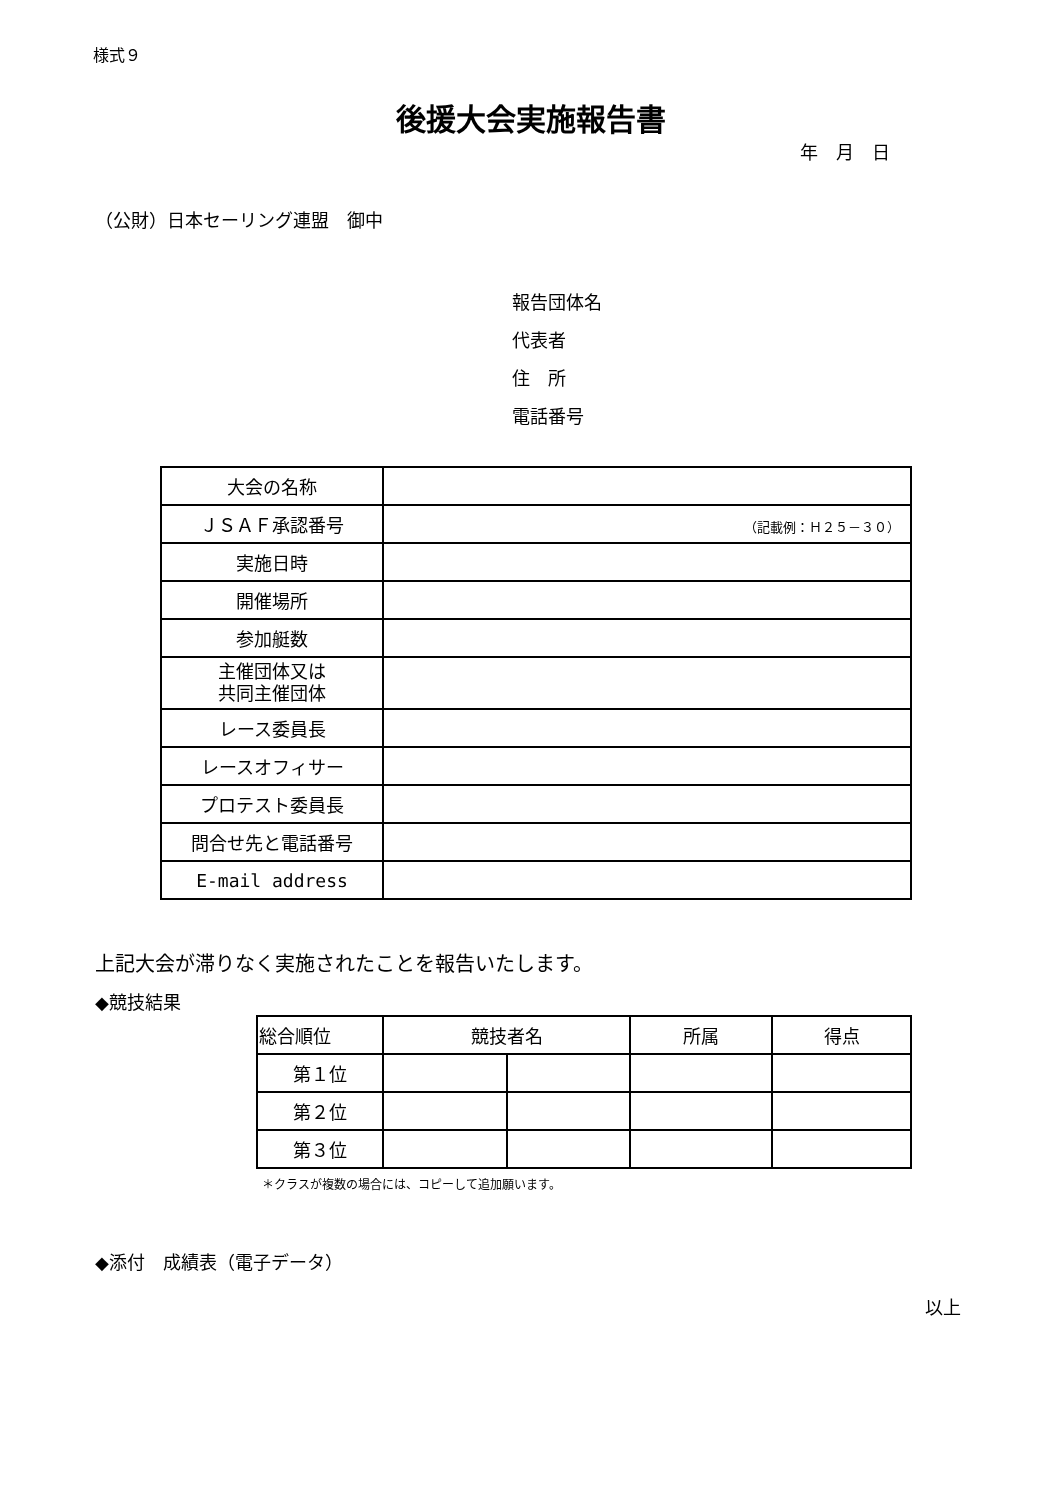様式９
後援大会実施報告書
年　月　日
（公財）日本セーリング連盟　御中
報告団体名
代表者
住　所
電話番号
| 大会の名称 | |
| ＪＳＡＦ承認番号 | （記載例：Ｈ２５－３０） |
| 実施日時 | |
| 開催場所 | |
| 参加艇数 | |
| 主催団体又は 共同主催団体 | |
| レース委員長 | |
| レースオフィサー | |
| プロテスト委員長 | |
| 問合せ先と電話番号 | |
| E-mail address | |
上記大会が滞りなく実施されたことを報告いたします。
◆競技結果
| 総合順位 | 競技者名 | | 所属 | 得点 |
| --- | --- | --- | --- | --- |
| 第１位 | | | | |
| 第２位 | | | | |
| 第３位 | | | | |
＊クラスが複数の場合には、コピーして追加願います。
◆添付　成績表（電子データ）
以上